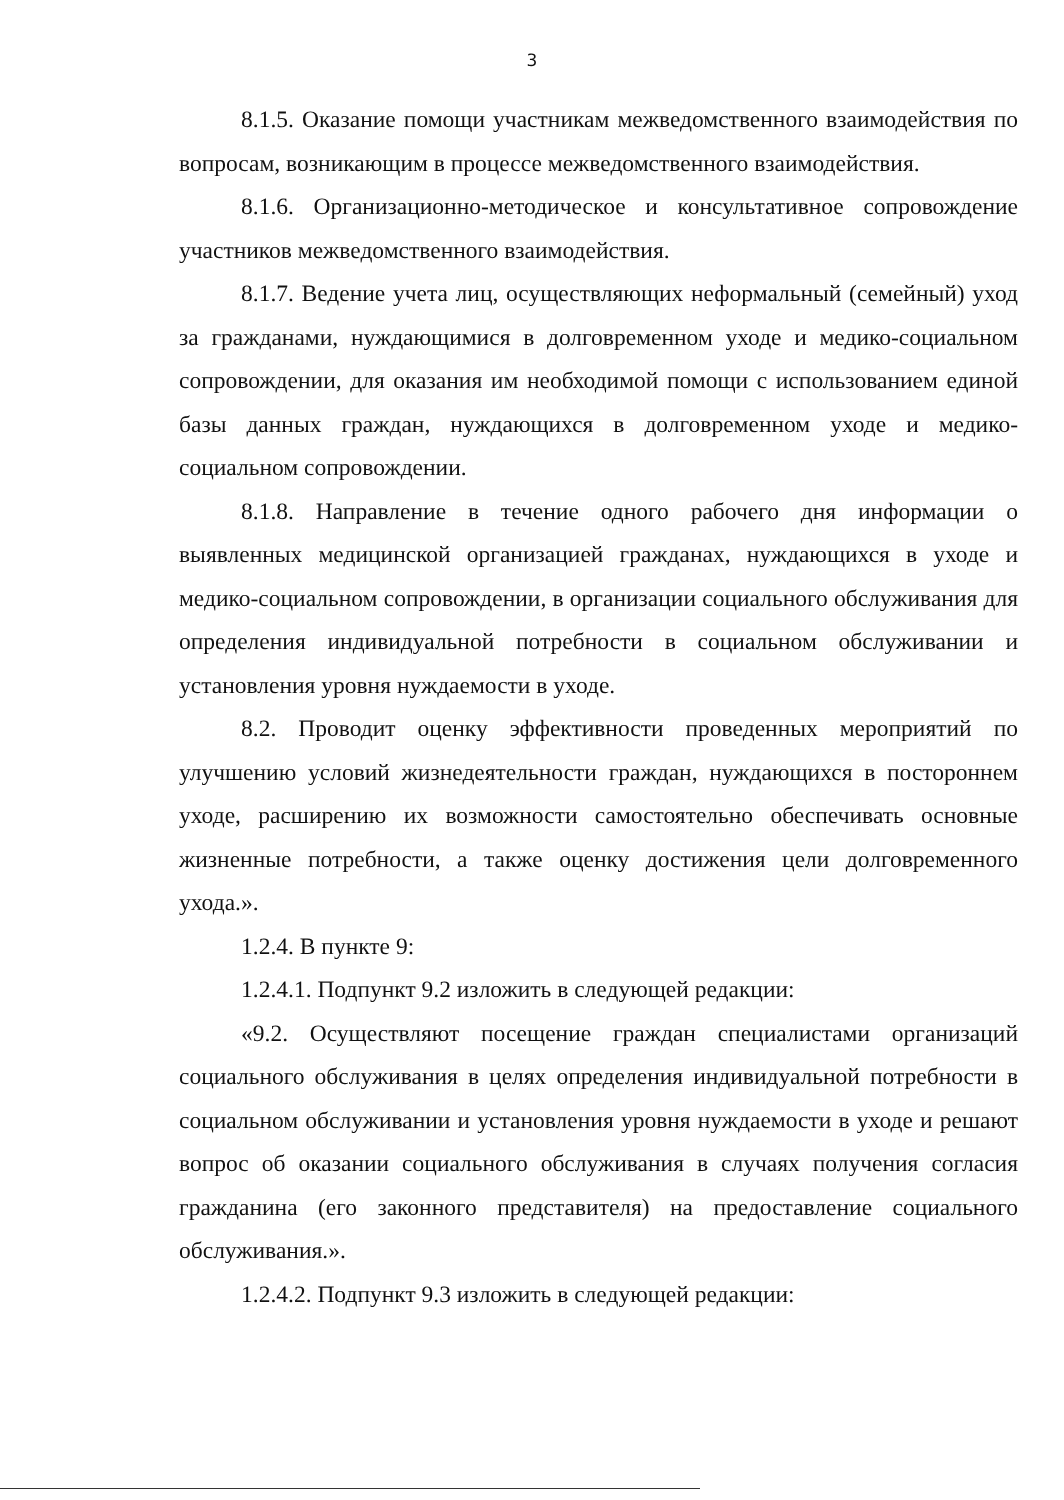3
8.1.5. Оказание помощи участникам межведомственного взаимодействия по вопросам, возникающим в процессе межведомственного взаимодействия.
8.1.6. Организационно-методическое и консультативное сопровождение участников межведомственного взаимодействия.
8.1.7. Ведение учета лиц, осуществляющих неформальный (семейный) уход за гражданами, нуждающимися в долговременном уходе и медико-социальном сопровождении, для оказания им необходимой помощи с использованием единой базы данных граждан, нуждающихся в долговременном уходе и медико-социальном сопровождении.
8.1.8. Направление в течение одного рабочего дня информации о выявленных медицинской организацией гражданах, нуждающихся в уходе и медико-социальном сопровождении, в организации социального обслуживания для определения индивидуальной потребности в социальном обслуживании и установления уровня нуждаемости в уходе.
8.2. Проводит оценку эффективности проведенных мероприятий по улучшению условий жизнедеятельности граждан, нуждающихся в постороннем уходе, расширению их возможности самостоятельно обеспечивать основные жизненные потребности, а также оценку достижения цели долговременного ухода.».
1.2.4. В пункте 9:
1.2.4.1. Подпункт 9.2 изложить в следующей редакции:
«9.2. Осуществляют посещение граждан специалистами организаций социального обслуживания в целях определения индивидуальной потребности в социальном обслуживании и установления уровня нуждаемости в уходе и решают вопрос об оказании социального обслуживания в случаях получения согласия гражданина (его законного представителя) на предоставление социального обслуживания.».
1.2.4.2. Подпункт 9.3 изложить в следующей редакции: